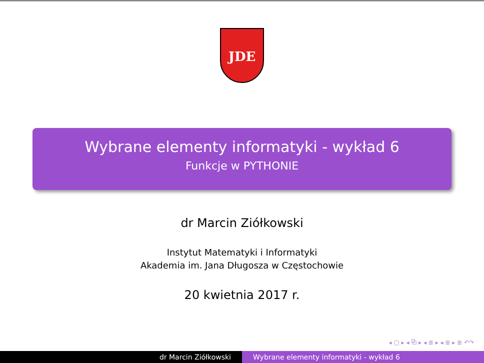JDE
Wybrane elementy informatyki - wykład 6
Funkcje w PYTHONIE
dr Marcin Ziółkowski
Instytut Matematyki i Informatyki
Akademia im. Jana Długosza w Częstochowie
20 kwietnia 2017 r.
◂ ▢ ▸ ◂ ⧉ ▸ ◂ ≣ ▸ ◂ ≣ ▸ ≣ ↶↷
dr Marcin Ziółkowski Wybrane elementy informatyki - wykład 6